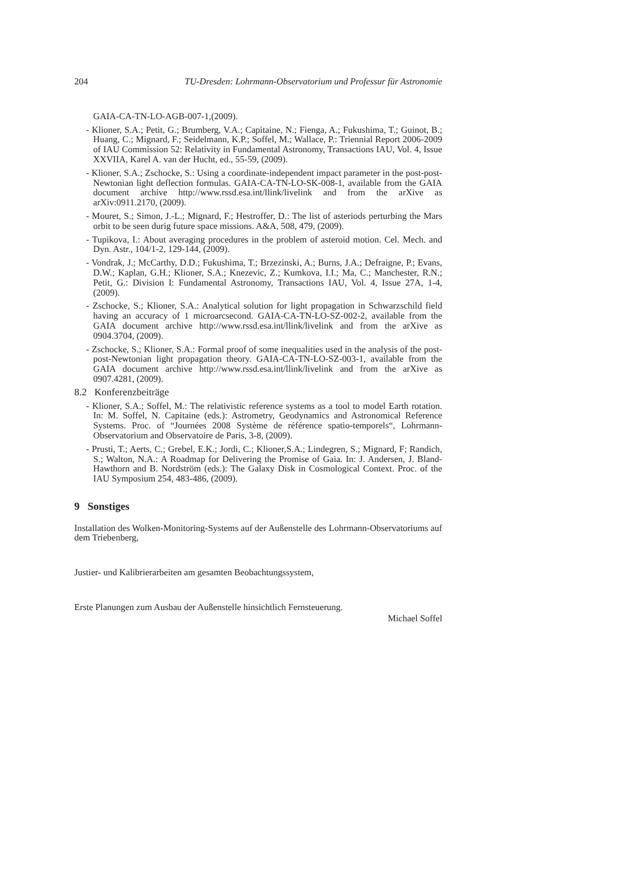204 TU-Dresden: Lohrmann-Observatorium und Professur für Astronomie
GAIA-CA-TN-LO-AGB-007-1,(2009).
- Klioner, S.A.; Petit, G.; Brumberg, V.A.; Capitaine, N.; Fienga, A.; Fukushima, T.; Guinot, B.; Huang, C.; Mignard, F.; Seidelmann, K.P.; Soffel, M.; Wallace, P.: Triennial Report 2006-2009 of IAU Commission 52: Relativity in Fundamental Astronomy, Transactions IAU, Vol. 4, Issue XXVIIA, Karel A. van der Hucht, ed., 55-59, (2009).
- Klioner, S.A.; Zschocke, S.: Using a coordinate-independent impact parameter in the post-post-Newtonian light deflection formulas. GAIA-CA-TN-LO-SK-008-1, available from the GAIA document archive http://www.rssd.esa.int/llink/livelink and from the arXive as arXiv:0911.2170, (2009).
- Mouret, S.; Simon, J.-L.; Mignard, F.; Hestroffer, D.: The list of asteriods perturbing the Mars orbit to be seen durig future space missions. A&A, 508, 479, (2009).
- Tupikova, I.: About averaging procedures in the problem of asteroid motion. Cel. Mech. and Dyn. Astr., 104/1-2, 129-144, (2009).
- Vondrak, J.; McCarthy, D.D.; Fukushima, T.; Brzezinski, A.; Burns, J.A.; Defraigne, P.; Evans, D.W.; Kaplan, G.H.; Klioner, S.A.; Knezevic, Z.; Kumkova, I.I.; Ma, C.; Manchester, R.N.; Petit, G.: Division I: Fundamental Astronomy, Transactions IAU, Vol. 4, Issue 27A, 1-4, (2009).
- Zschocke, S.; Klioner, S.A.: Analytical solution for light propagation in Schwarzschild field having an accuracy of 1 microarcsecond. GAIA-CA-TN-LO-SZ-002-2, available from the GAIA document archive http://www.rssd.esa.int/llink/livelink and from the arXive as 0904.3704, (2009).
- Zschocke, S.; Klioner, S.A.: Formal proof of some inequalities used in the analysis of the post-post-Newtonian light propagation theory. GAIA-CA-TN-LO-SZ-003-1, available from the GAIA document archive http://www.rssd.esa.int/llink/livelink and from the arXive as 0907.4281, (2009).
8.2 Konferenzbeiträge
- Klioner, S.A.; Soffel, M.: The relativistic reference systems as a tool to model Earth rotation. In: M. Soffel, N. Capitaine (eds.): Astrometry, Geodynamics and Astronomical Reference Systems. Proc. of “Journées 2008 Système de référence spatio-temporels“, Lohrmann-Observatorium and Observatoire de Paris, 3-8, (2009).
- Prusti, T.; Aerts, C.; Grebel, E.K.; Jordi, C.; Klioner,S.A.; Lindegren, S.; Mignard, F; Randich, S.; Walton, N.A.: A Roadmap for Delivering the Promise of Gaia. In: J. Andersen, J. Bland-Hawthorn and B. Nordström (eds.): The Galaxy Disk in Cosmological Context. Proc. of the IAU Symposium 254, 483-486, (2009).
9 Sonstiges
Installation des Wolken-Monitoring-Systems auf der Außenstelle des Lohrmann-Observatoriums auf dem Triebenberg,
Justier- und Kalibrierarbeiten am gesamten Beobachtungssystem,
Erste Planungen zum Ausbau der Außenstelle hinsichtlich Fernsteuerung.
Michael Soffel